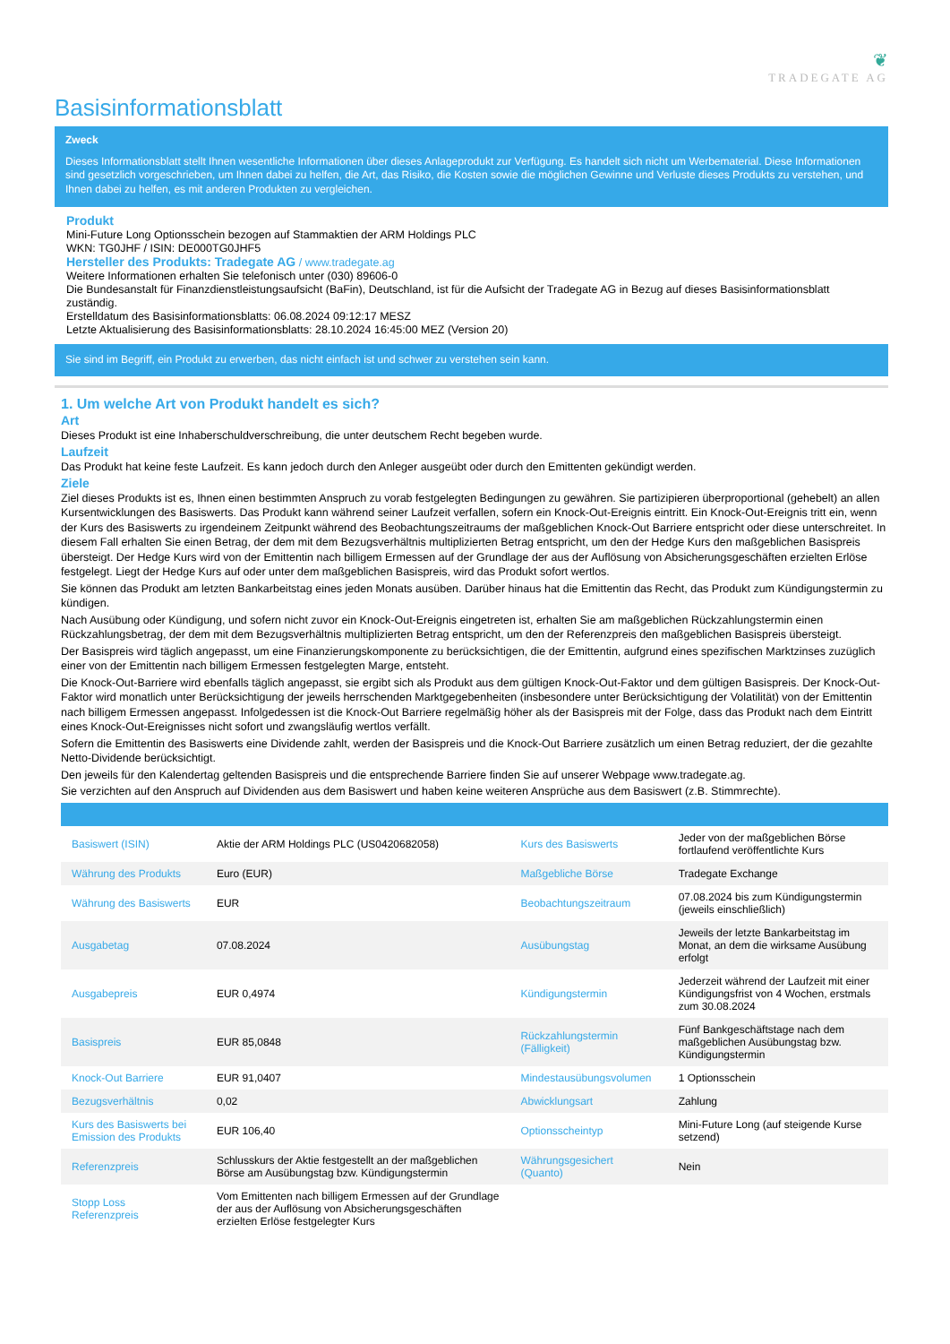❦
TRADEGATE AG
Basisinformationsblatt
Zweck
Dieses Informationsblatt stellt Ihnen wesentliche Informationen über dieses Anlageprodukt zur Verfügung. Es handelt sich nicht um Werbematerial. Diese Informationen sind gesetzlich vorgeschrieben, um Ihnen dabei zu helfen, die Art, das Risiko, die Kosten sowie die möglichen Gewinne und Verluste dieses Produkts zu verstehen, und Ihnen dabei zu helfen, es mit anderen Produkten zu vergleichen.
Produkt
Mini-Future Long Optionsschein bezogen auf Stammaktien der ARM Holdings PLC
WKN: TG0JHF / ISIN: DE000TG0JHF5
Hersteller des Produkts: Tradegate AG / www.tradegate.ag
Weitere Informationen erhalten Sie telefonisch unter (030) 89606-0
Die Bundesanstalt für Finanzdienstleistungsaufsicht (BaFin), Deutschland, ist für die Aufsicht der Tradegate AG in Bezug auf dieses Basisinformationsblatt zuständig.
Erstelldatum des Basisinformationsblatts: 06.08.2024 09:12:17 MESZ
Letzte Aktualisierung des Basisinformationsblatts: 28.10.2024 16:45:00 MEZ (Version 20)
Sie sind im Begriff, ein Produkt zu erwerben, das nicht einfach ist und schwer zu verstehen sein kann.
1. Um welche Art von Produkt handelt es sich?
Art
Dieses Produkt ist eine Inhaberschuldverschreibung, die unter deutschem Recht begeben wurde.
Laufzeit
Das Produkt hat keine feste Laufzeit. Es kann jedoch durch den Anleger ausgeübt oder durch den Emittenten gekündigt werden.
Ziele
Ziel dieses Produkts ist es, Ihnen einen bestimmten Anspruch zu vorab festgelegten Bedingungen zu gewähren. Sie partizipieren überproportional (gehebelt) an allen Kursentwicklungen des Basiswerts. Das Produkt kann während seiner Laufzeit verfallen, sofern ein Knock-Out-Ereignis eintritt. Ein Knock-Out-Ereignis tritt ein, wenn der Kurs des Basiswerts zu irgendeinem Zeitpunkt während des Beobachtungszeitraums der maßgeblichen Knock-Out Barriere entspricht oder diese unterschreitet. In diesem Fall erhalten Sie einen Betrag, der dem mit dem Bezugsverhältnis multiplizierten Betrag entspricht, um den der Hedge Kurs den maßgeblichen Basispreis übersteigt. Der Hedge Kurs wird von der Emittentin nach billigem Ermessen auf der Grundlage der aus der Auflösung von Absicherungsgeschäften erzielten Erlöse festgelegt. Liegt der Hedge Kurs auf oder unter dem maßgeblichen Basispreis, wird das Produkt sofort wertlos.
Sie können das Produkt am letzten Bankarbeitstag eines jeden Monats ausüben. Darüber hinaus hat die Emittentin das Recht, das Produkt zum Kündigungstermin zu kündigen.
Nach Ausübung oder Kündigung, und sofern nicht zuvor ein Knock-Out-Ereignis eingetreten ist, erhalten Sie am maßgeblichen Rückzahlungstermin einen Rückzahlungsbetrag, der dem mit dem Bezugsverhältnis multiplizierten Betrag entspricht, um den der Referenzpreis den maßgeblichen Basispreis übersteigt.
Der Basispreis wird täglich angepasst, um eine Finanzierungskomponente zu berücksichtigen, die der Emittentin, aufgrund eines spezifischen Marktzinses zuzüglich einer von der Emittentin nach billigem Ermessen festgelegten Marge, entsteht.
Die Knock-Out-Barriere wird ebenfalls täglich angepasst, sie ergibt sich als Produkt aus dem gültigen Knock-Out-Faktor und dem gültigen Basispreis. Der Knock-Out-Faktor wird monatlich unter Berücksichtigung der jeweils herrschenden Marktgegebenheiten (insbesondere unter Berücksichtigung der Volatilität) von der Emittentin nach billigem Ermessen angepasst. Infolgedessen ist die Knock-Out Barriere regelmäßig höher als der Basispreis mit der Folge, dass das Produkt nach dem Eintritt eines Knock-Out-Ereignisses nicht sofort und zwangsläufig wertlos verfällt.
Sofern die Emittentin des Basiswerts eine Dividende zahlt, werden der Basispreis und die Knock-Out Barriere zusätzlich um einen Betrag reduziert, der die gezahlte Netto-Dividende berücksichtigt.
Den jeweils für den Kalendertag geltenden Basispreis und die entsprechende Barriere finden Sie auf unserer Webpage www.tradegate.ag.
Sie verzichten auf den Anspruch auf Dividenden aus dem Basiswert und haben keine weiteren Ansprüche aus dem Basiswert (z.B. Stimmrechte).
| Basiswert (ISIN) | Aktie der ARM Holdings PLC (US0420682058) | Kurs des Basiswerts | Jeder von der maßgeblichen Börse fortlaufend veröffentlichte Kurs |
| Währung des Produkts | Euro (EUR) | Maßgebliche Börse | Tradegate Exchange |
| Währung des Basiswerts | EUR | Beobachtungszeitraum | 07.08.2024 bis zum Kündigungstermin (jeweils einschließlich) |
| Ausgabetag | 07.08.2024 | Ausübungstag | Jeweils der letzte Bankarbeitstag im Monat, an dem die wirksame Ausübung erfolgt |
| Ausgabepreis | EUR 0,4974 | Kündigungstermin | Jederzeit während der Laufzeit mit einer Kündigungsfrist von 4 Wochen, erstmals zum 30.08.2024 |
| Basispreis | EUR 85,0848 | Rückzahlungstermin (Fälligkeit) | Fünf Bankgeschäftstage nach dem maßgeblichen Ausübungstag bzw. Kündigungstermin |
| Knock-Out Barriere | EUR 91,0407 | Mindestausübungsvolumen | 1 Optionsschein |
| Bezugsverhältnis | 0,02 | Abwicklungsart | Zahlung |
| Kurs des Basiswerts bei Emission des Produkts | EUR 106,40 | Optionsscheintyp | Mini-Future Long (auf steigende Kurse setzend) |
| Referenzpreis | Schlusskurs der Aktie festgestellt an der maßgeblichen Börse am Ausübungstag bzw. Kündigungstermin | Währungsgesichert (Quanto) | Nein |
| Stopp Loss Referenzpreis | Vom Emittenten nach billigem Ermessen auf der Grundlage der aus der Auflösung von Absicherungsgeschäften erzielten Erlöse festgelegter Kurs | | |